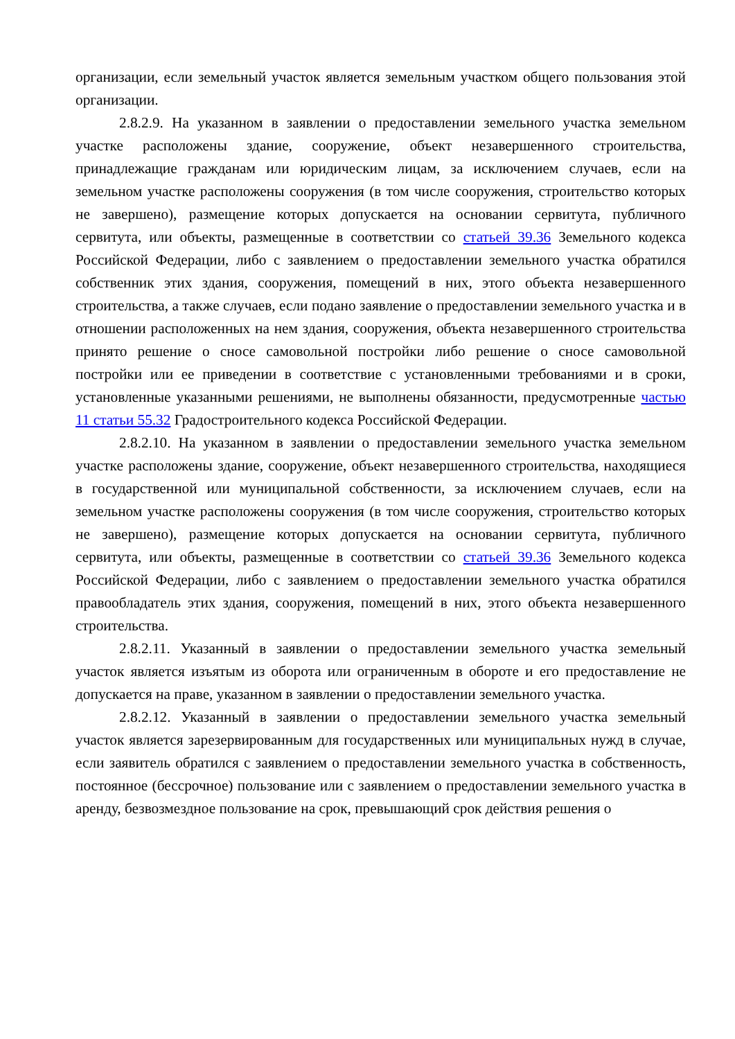организации, если земельный участок является земельным участком общего пользования этой организации.
2.8.2.9. На указанном в заявлении о предоставлении земельного участка земельном участке расположены здание, сооружение, объект незавершенного строительства, принадлежащие гражданам или юридическим лицам, за исключением случаев, если на земельном участке расположены сооружения (в том числе сооружения, строительство которых не завершено), размещение которых допускается на основании сервитута, публичного сервитута, или объекты, размещенные в соответствии со статьей 39.36 Земельного кодекса Российской Федерации, либо с заявлением о предоставлении земельного участка обратился собственник этих здания, сооружения, помещений в них, этого объекта незавершенного строительства, а также случаев, если подано заявление о предоставлении земельного участка и в отношении расположенных на нем здания, сооружения, объекта незавершенного строительства принято решение о сносе самовольной постройки либо решение о сносе самовольной постройки или ее приведении в соответствие с установленными требованиями и в сроки, установленные указанными решениями, не выполнены обязанности, предусмотренные частью 11 статьи 55.32 Градостроительного кодекса Российской Федерации.
2.8.2.10. На указанном в заявлении о предоставлении земельного участка земельном участке расположены здание, сооружение, объект незавершенного строительства, находящиеся в государственной или муниципальной собственности, за исключением случаев, если на земельном участке расположены сооружения (в том числе сооружения, строительство которых не завершено), размещение которых допускается на основании сервитута, публичного сервитута, или объекты, размещенные в соответствии со статьей 39.36 Земельного кодекса Российской Федерации, либо с заявлением о предоставлении земельного участка обратился правообладатель этих здания, сооружения, помещений в них, этого объекта незавершенного строительства.
2.8.2.11. Указанный в заявлении о предоставлении земельного участка земельный участок является изъятым из оборота или ограниченным в обороте и его предоставление не допускается на праве, указанном в заявлении о предоставлении земельного участка.
2.8.2.12. Указанный в заявлении о предоставлении земельного участка земельный участок является зарезервированным для государственных или муниципальных нужд в случае, если заявитель обратился с заявлением о предоставлении земельного участка в собственность, постоянное (бессрочное) пользование или с заявлением о предоставлении земельного участка в аренду, безвозмездное пользование на срок, превышающий срок действия решения о